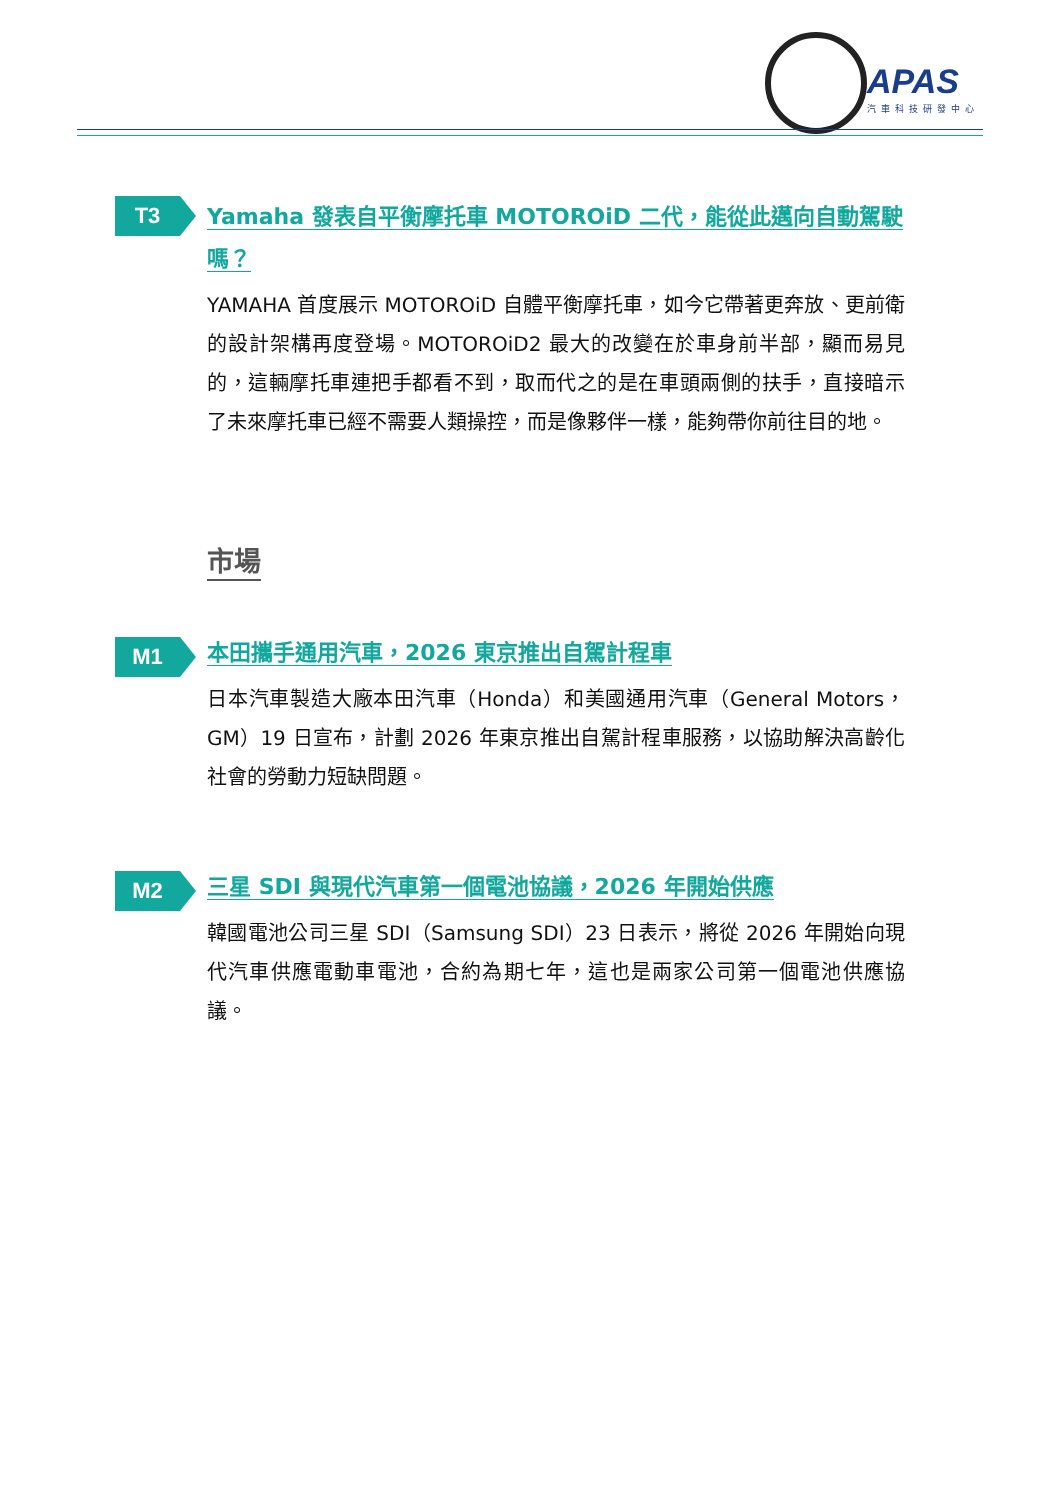APAS
汽車科技研發中心
T3
Yamaha 發表自平衡摩托車 MOTOROiD 二代，能從此邁向自動駕駛嗎？
YAMAHA 首度展示 MOTOROiD 自體平衡摩托車，如今它帶著更奔放、更前衛的設計架構再度登場。MOTOROiD2 最大的改變在於車身前半部，顯而易見的，這輛摩托車連把手都看不到，取而代之的是在車頭兩側的扶手，直接暗示了未來摩托車已經不需要人類操控，而是像夥伴一樣，能夠帶你前往目的地。
市場
M1
本田攜手通用汽車，2026 東京推出自駕計程車
日本汽車製造大廠本田汽車（Honda）和美國通用汽車（General Motors，GM）19 日宣布，計劃 2026 年東京推出自駕計程車服務，以協助解決高齡化社會的勞動力短缺問題。
M2
三星 SDI 與現代汽車第一個電池協議，2026 年開始供應
韓國電池公司三星 SDI（Samsung SDI）23 日表示，將從 2026 年開始向現代汽車供應電動車電池，合約為期七年，這也是兩家公司第一個電池供應協議。